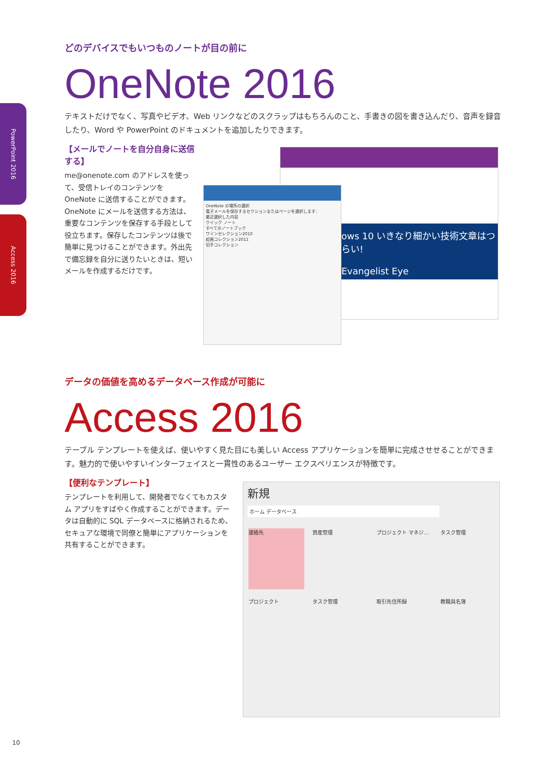PowerPoint 2016
Access 2016
どのデバイスでもいつものノートが目の前に
OneNote 2016
テキストだけでなく、写真やビデオ、Web リンクなどのスクラップはもちろんのこと、手書きの図を書き込んだり、音声を録音したり、Word や PowerPoint のドキュメントを追加したりできます。
【メールでノートを自分自身に送信する】
me@onenote.com のアドレスを使って、受信トレイのコンテンツを OneNote に送信することができます。OneNote にメールを送信する方法は、重要なコンテンツを保存する手段として役立ちます。保存したコンテンツは後で簡単に見つけることができます。外出先で備忘録を自分に送りたいときは、短いメールを作成するだけです。
ows 10 いきなり細かい技術文章はつらい!
Evangelist Eye
OneNote の場所の選択
電子メールを保存するセクションまたはページを選択します:
最近選択した内容
クイック ノート
すべてのノートブック
ワインセレクション2010
絵画コレクション2011
切手コレクション
データの価値を高めるデータベース作成が可能に
Access 2016
テーブル テンプレートを使えば、使いやすく見た目にも美しい Access アプリケーションを簡単に完成させせることができます。魅力的で使いやすいインターフェイスと一貫性のあるユーザー エクスペリエンスが特徴です。
【便利なテンプレート】
テンプレートを利用して、開発者でなくてもカスタム アプリをすばやく作成することができます。データは自動的に SQL データベースに格納されるため、セキュアな環境で同僚と簡単にアプリケーションを共有することができます。
新規
ホーム データベース
連絡先
資産管理
プロジェクト マネジ…
タスク管理
プロジェクト
タスク管理
取引先住所録
教職員名簿
10